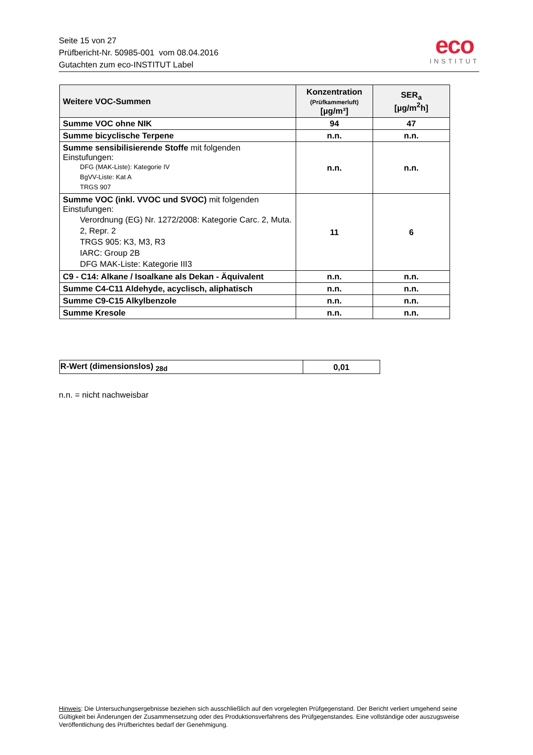Seite 15 von 27
Prüfbericht-Nr. 50985-001 vom 08.04.2016
Gutachten zum eco-INSTITUT Label
eco
INSTITUT
| Weitere VOC-Summen | Konzentration (Prüfkammerluft) [µg/m³] | SER<sub>a</sub> [µg/m<sup>2</sup>h] |
| --- | --- | --- |
| Summe VOC ohne NIK | 94 | 47 |
| Summe bicyclische Terpene | n.n. | n.n. |
| Summe sensibilisierende Stoffe mit folgenden Einstufungen: DFG (MAK-Liste): Kategorie IV BgVV-Liste: Kat A TRGS 907 | n.n. | n.n. |
| Summe VOC (inkl. VVOC und SVOC) mit folgenden Einstufungen: Verordnung (EG) Nr. 1272/2008: Kategorie Carc. 2, Muta. 2, Repr. 2 TRGS 905: K3, M3, R3 IARC: Group 2B DFG MAK-Liste: Kategorie III3 | 11 | 6 |
| C9 - C14: Alkane / Isoalkane als Dekan - Äquivalent | n.n. | n.n. |
| Summe C4-C11 Aldehyde, acyclisch, aliphatisch | n.n. | n.n. |
| Summe C9-C15 Alkylbenzole | n.n. | n.n. |
| Summe Kresole | n.n. | n.n. |
| R-Wert (dimensionslos) <sub>28d</sub> | 0,01 |
n.n. = nicht nachweisbar
Hinweis: Die Untersuchungsergebnisse beziehen sich ausschließlich auf den vorgelegten Prüfgegenstand. Der Bericht verliert umgehend seine Gültigkeit bei Änderungen der Zusammensetzung oder des Produktionsverfahrens des Prüfgegenstandes. Eine vollständige oder auszugsweise Veröffentlichung des Prüfberichtes bedarf der Genehmigung.